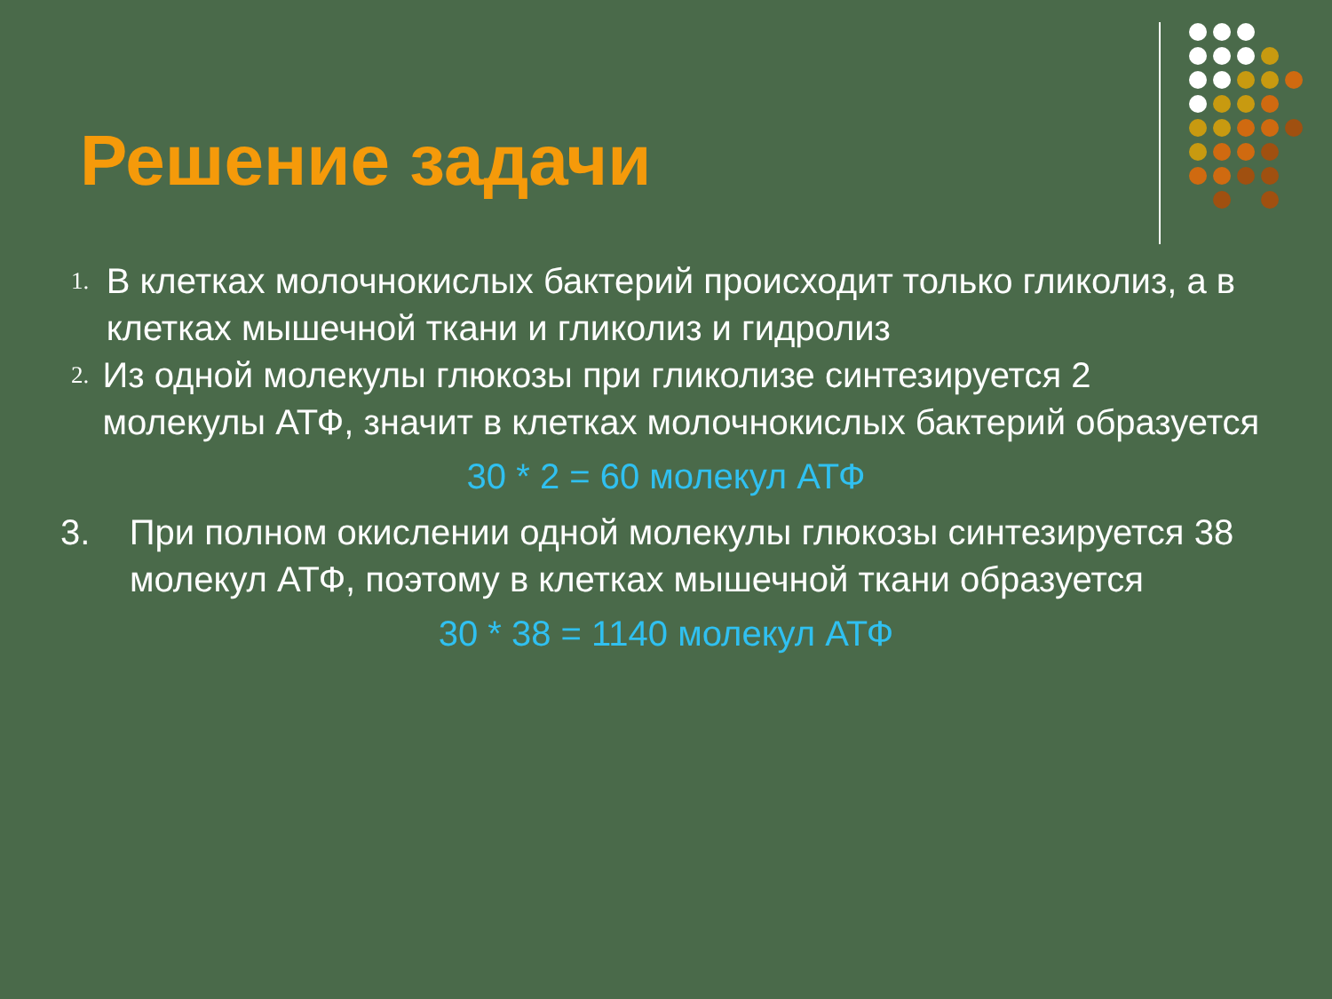Решение задачи
1.
В клетках молочнокислых бактерий происходит только гликолиз, а в клетках мышечной ткани и гликолиз и гидролиз
2.
Из одной молекулы глюкозы при гликолизе синтезируется 2 молекулы АТФ, значит в клетках молочнокислых бактерий образуется
30 * 2 = 60 молекул АТФ
3. При полном окислении одной молекулы глюкозы синтезируется 38 молекул АТФ, поэтому в клетках мышечной ткани образуется
30 * 38 = 1140 молекул АТФ